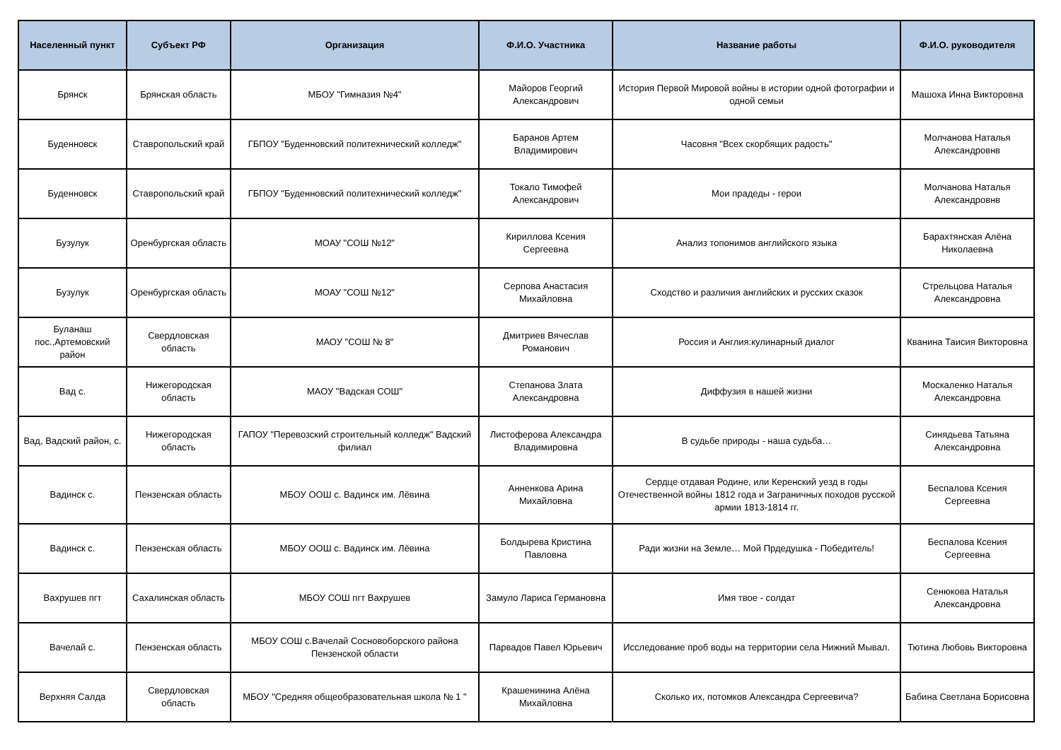| Населенный пункт | Субъект РФ | Организация | Ф.И.О. Участника | Название работы | Ф.И.О. руководителя |
| --- | --- | --- | --- | --- | --- |
| Брянск | Брянская область | МБОУ "Гимназия №4" | Майоров Георгий Александрович | История Первой Мировой войны в истории одной фотографии и одной семьи | Машоха Инна Викторовна |
| Буденновск | Ставропольский край | ГБПОУ "Буденновский политехнический колледж" | Баранов Артем Владимирович | Часовня "Всех скорбящих радость" | Молчанова Наталья Александровнв |
| Буденновск | Ставропольский край | ГБПОУ "Буденновский политехнический колледж" | Токало Тимофей Александрович | Мои прадеды - герои | Молчанова Наталья Александровнв |
| Бузулук | Оренбургская область | МОАУ "СОШ №12" | Кириллова Ксения Сергеевна | Анализ топонимов английского языка | Барахтянская Алёна Николаевна |
| Бузулук | Оренбургская область | МОАУ "СОШ №12" | Серпова Анастасия Михайловна | Сходство и различия английских и русских сказок | Стрельцова Наталья Александровна |
| Буланаш пос.,Артемовский район | Свердловская область | МАОУ "СОШ № 8" | Дмитриев Вячеслав Романович | Россия и Англия:кулинарный диалог | Кванина Таисия Викторовна |
| Вад с. | Нижегородская область | МАОУ "Вадская СОШ" | Степанова Злата Александровна | Диффузия в нашей жизни | Москаленко Наталья Александровна |
| Вад, Вадский район, с. | Нижегородская область | ГАПОУ "Перевозский строительный колледж" Вадский филиал | Листоферова Александра Владимировна | В судьбе природы - наша судьба… | Синядьева Татьяна Александровна |
| Вадинск с. | Пензенская область | МБОУ ООШ с. Вадинск им. Лёвина | Анненкова Арина Михайловна | Сердце отдавая Родине, или Керенский уезд в годы Отечественной войны 1812 года и Заграничных походов русской армии 1813-1814 гг. | Беспалова Ксения Сергеевна |
| Вадинск с. | Пензенская область | МБОУ ООШ с. Вадинск им. Лёвина | Болдырева Кристина Павловна | Ради жизни на Земле… Мой Прдедушка - Победитель! | Беспалова Ксения Сергеевна |
| Вахрушев пгт | Сахалинская область | МБОУ СОШ пгт Вахрушев | Замуло Лариса Германовна | Имя твое - солдат | Сенюкова Наталья Александровна |
| Вачелай с. | Пензенская область | МБОУ СОШ с.Вачелай Сосновоборского района Пензенской области | Парвадов Павел Юрьевич | Исследование проб воды на территории села Нижний Мывал. | Тютина Любовь Викторовна |
| Верхняя Салда | Свердловская область | МБОУ "Средняя общеобразовательная школа № 1 " | Крашенинина Алёна Михайловна | Сколько их, потомков Александра Сергеевича? | Бабина Светлана Борисовна |